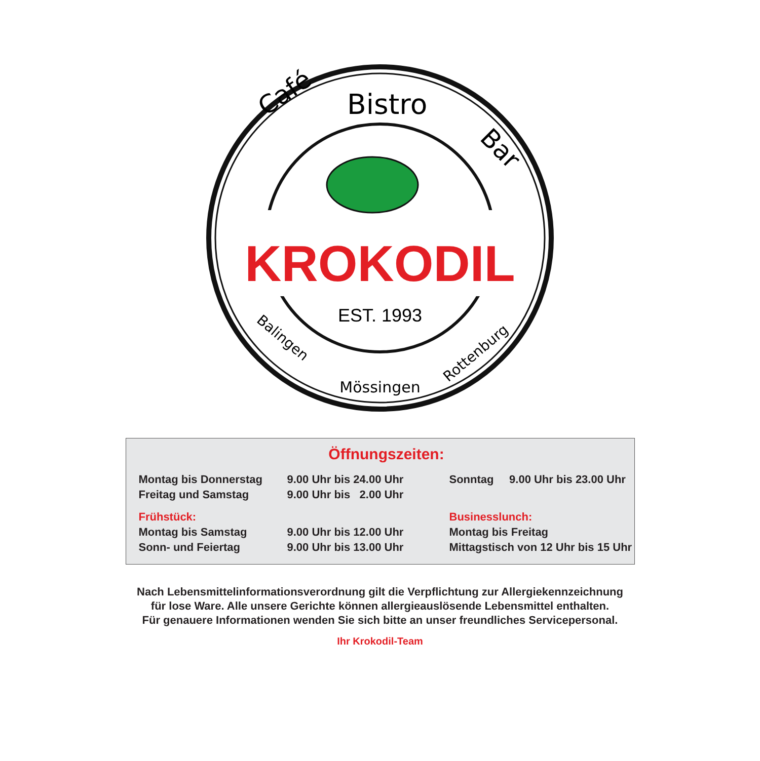Café
Bistro
Bar
KROKODIL
EST. 1993
Balingen
Mössingen
Rottenburg
Öffnungszeiten:
| Montag bis Donnerstag | 9.00 Uhr bis 24.00 Uhr | Sonntag 9.00 Uhr bis 23.00 Uhr |
| Freitag und Samstag | 9.00 Uhr bis 2.00 Uhr | |
| Frühstück: | | Businesslunch: |
| Montag bis Samstag | 9.00 Uhr bis 12.00 Uhr | Montag bis Freitag |
| Sonn- und Feiertag | 9.00 Uhr bis 13.00 Uhr | Mittagstisch von 12 Uhr bis 15 Uhr |
Nach Lebensmittelinformationsverordnung gilt die Verpflichtung zur Allergiekennzeichnung
für lose Ware. Alle unsere Gerichte können allergieauslösende Lebensmittel enthalten.
Für genauere Informationen wenden Sie sich bitte an unser freundliches Servicepersonal.
Ihr Krokodil-Team